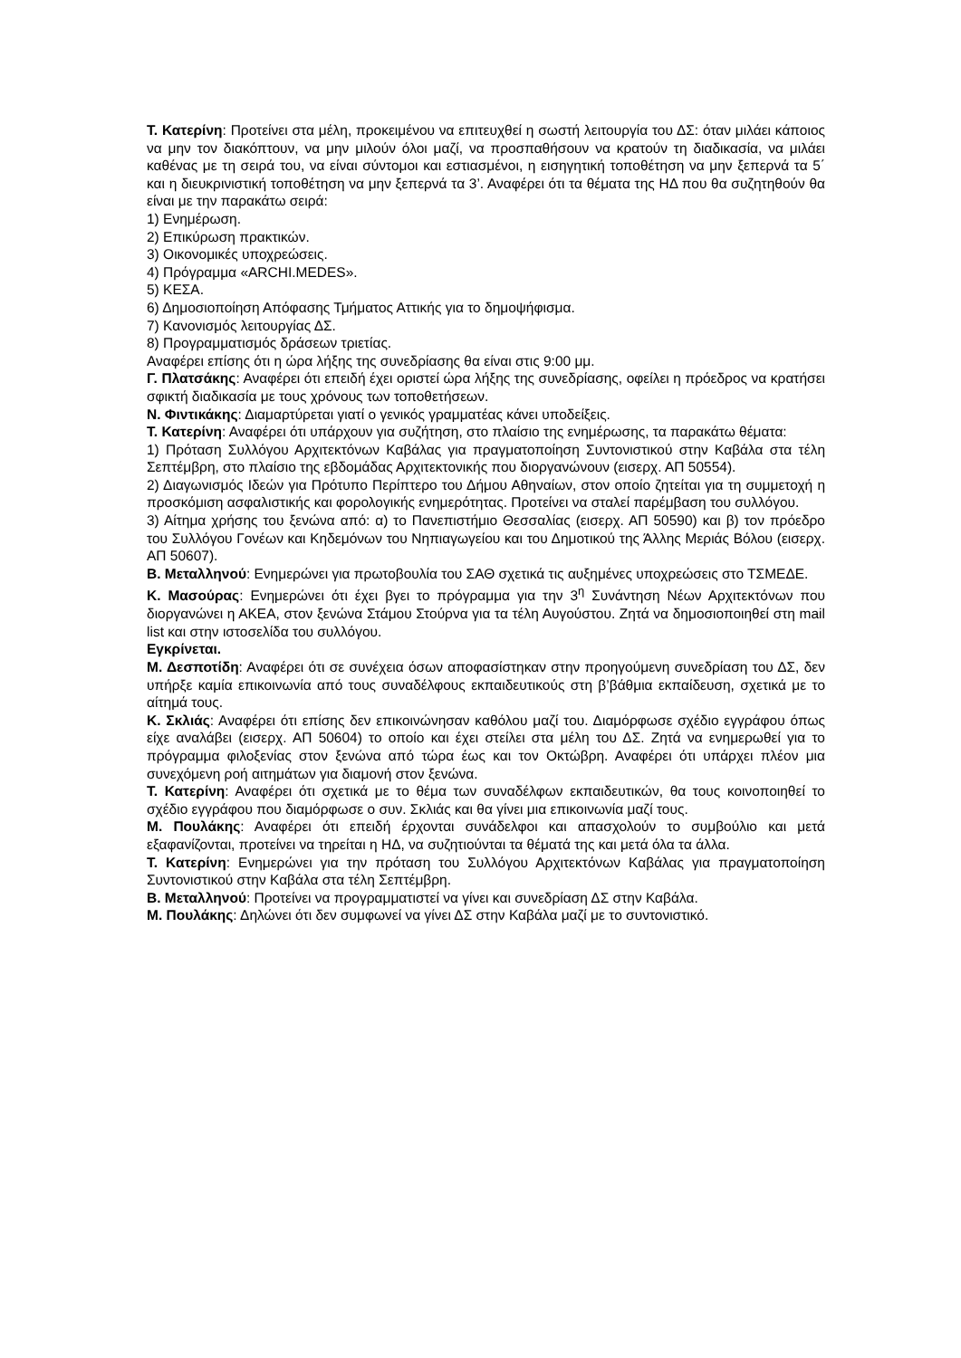Τ. Κατερίνη: Προτείνει στα μέλη, προκειμένου να επιτευχθεί η σωστή λειτουργία του ΔΣ: όταν μιλάει κάποιος να μην τον διακόπτουν, να μην μιλούν όλοι μαζί, να προσπαθήσουν να κρατούν τη διαδικασία, να μιλάει καθένας με τη σειρά του, να είναι σύντομοι και εστιασμένοι, η εισηγητική τοποθέτηση να μην ξεπερνά τα 5΄ και η διευκρινιστική τοποθέτηση να μην ξεπερνά τα 3’. Αναφέρει ότι τα θέματα της ΗΔ που θα συζητηθούν θα είναι με την παρακάτω σειρά:
1) Ενημέρωση.
2) Επικύρωση πρακτικών.
3) Οικονομικές υποχρεώσεις.
4) Πρόγραμμα «ARCHI.MEDES».
5) ΚΕΣΑ.
6) Δημοσιοποίηση Απόφασης Τμήματος Αττικής για το δημοψήφισμα.
7) Κανονισμός λειτουργίας ΔΣ.
8) Προγραμματισμός δράσεων τριετίας.
Αναφέρει επίσης ότι η ώρα λήξης της συνεδρίασης θα είναι στις 9:00 μμ.
Γ. Πλατσάκης: Αναφέρει ότι επειδή έχει οριστεί ώρα λήξης της συνεδρίασης, οφείλει η πρόεδρος να κρατήσει σφικτή διαδικασία με τους χρόνους των τοποθετήσεων.
Ν. Φιντικάκης: Διαμαρτύρεται γιατί ο γενικός γραμματέας κάνει υποδείξεις.
Τ. Κατερίνη: Αναφέρει ότι υπάρχουν για συζήτηση, στο πλαίσιο της ενημέρωσης, τα παρακάτω θέματα:
1) Πρόταση Συλλόγου Αρχιτεκτόνων Καβάλας για πραγματοποίηση Συντονιστικού στην Καβάλα στα τέλη Σεπτέμβρη, στο πλαίσιο της εβδομάδας Αρχιτεκτονικής που διοργανώνουν (εισερχ. ΑΠ 50554).
2) Διαγωνισμός Ιδεών για Πρότυπο Περίπτερο του Δήμου Αθηναίων, στον οποίο ζητείται για τη συμμετοχή η προσκόμιση ασφαλιστικής και φορολογικής ενημερότητας. Προτείνει να σταλεί παρέμβαση του συλλόγου.
3) Αίτημα χρήσης του ξενώνα από: α) το Πανεπιστήμιο Θεσσαλίας (εισερχ. ΑΠ 50590) και β) τον πρόεδρο του Συλλόγου Γονέων και Κηδεμόνων του Νηπιαγωγείου και του Δημοτικού της Άλλης Μεριάς Βόλου (εισερχ. ΑΠ 50607).
Β. Μεταλληνού: Ενημερώνει για πρωτοβουλία του ΣΑΘ σχετικά τις αυξημένες υποχρεώσεις στο ΤΣΜΕΔΕ.
Κ. Μασούρας: Ενημερώνει ότι έχει βγει το πρόγραμμα για την 3<sup>η</sup> Συνάντηση Νέων Αρχιτεκτόνων που διοργανώνει η ΑΚΕΑ, στον ξενώνα Στάμου Στούρνα για τα τέλη Αυγούστου. Ζητά να δημοσιοποιηθεί στη mail list και στην ιστοσελίδα του συλλόγου.
Εγκρίνεται.
Μ. Δεσποτίδη: Αναφέρει ότι σε συνέχεια όσων αποφασίστηκαν στην προηγούμενη συνεδρίαση του ΔΣ, δεν υπήρξε καμία επικοινωνία από τους συναδέλφους εκπαιδευτικούς στη β’βάθμια εκπαίδευση, σχετικά με το αίτημά τους.
Κ. Σκλιάς: Αναφέρει ότι επίσης δεν επικοινώνησαν καθόλου μαζί του. Διαμόρφωσε σχέδιο εγγράφου όπως είχε αναλάβει (εισερχ. ΑΠ 50604) το οποίο και έχει στείλει στα μέλη του ΔΣ. Ζητά να ενημερωθεί για το πρόγραμμα φιλοξενίας στον ξενώνα από τώρα έως και τον Οκτώβρη. Αναφέρει ότι υπάρχει πλέον μια συνεχόμενη ροή αιτημάτων για διαμονή στον ξενώνα.
Τ. Κατερίνη: Αναφέρει ότι σχετικά με το θέμα των συναδέλφων εκπαιδευτικών, θα τους κοινοποιηθεί το σχέδιο εγγράφου που διαμόρφωσε ο συν. Σκλιάς και θα γίνει μια επικοινωνία μαζί τους.
Μ. Πουλάκης: Αναφέρει ότι επειδή έρχονται συνάδελφοι και απασχολούν το συμβούλιο και μετά εξαφανίζονται, προτείνει να τηρείται η ΗΔ, να συζητιούνται τα θέματά της και μετά όλα τα άλλα.
Τ. Κατερίνη: Ενημερώνει για την πρόταση του Συλλόγου Αρχιτεκτόνων Καβάλας για πραγματοποίηση Συντονιστικού στην Καβάλα στα τέλη Σεπτέμβρη.
Β. Μεταλληνού: Προτείνει να προγραμματιστεί να γίνει και συνεδρίαση ΔΣ στην Καβάλα.
Μ. Πουλάκης: Δηλώνει ότι δεν συμφωνεί να γίνει ΔΣ στην Καβάλα μαζί με το συντονιστικό.